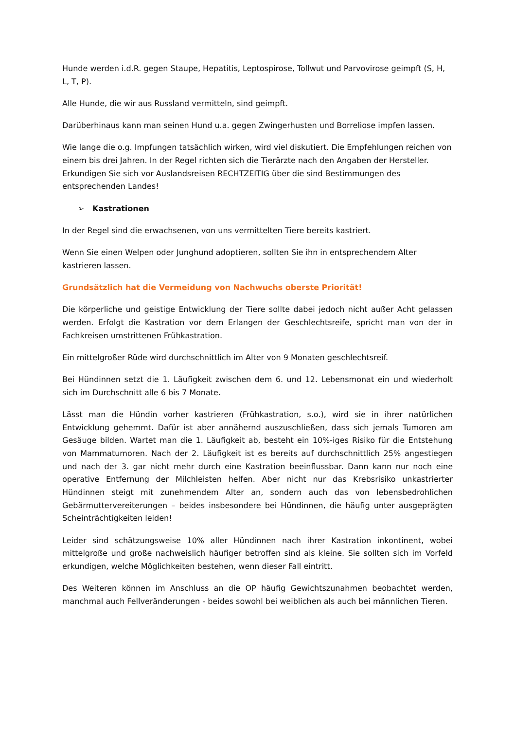Hunde werden i.d.R. gegen Staupe, Hepatitis, Leptospirose, Tollwut und Parvovirose geimpft (S, H, L, T, P).
Alle Hunde, die wir aus Russland vermitteln, sind geimpft.
Darüberhinaus kann man seinen Hund u.a. gegen Zwingerhusten und Borreliose impfen lassen.
Wie lange die o.g. Impfungen tatsächlich wirken, wird viel diskutiert. Die Empfehlungen reichen von einem bis drei Jahren. In der Regel richten sich die Tierärzte nach den Angaben der Hersteller. Erkundigen Sie sich vor Auslandsreisen RECHTZEITIG über die sind Bestimmungen des entsprechenden Landes!
➢ Kastrationen
In der Regel sind die erwachsenen, von uns vermittelten Tiere bereits kastriert.
Wenn Sie einen Welpen oder Junghund adoptieren, sollten Sie ihn in entsprechendem Alter kastrieren lassen.
Grundsätzlich hat die Vermeidung von Nachwuchs oberste Priorität!
Die körperliche und geistige Entwicklung der Tiere sollte dabei jedoch nicht außer Acht gelassen werden. Erfolgt die Kastration vor dem Erlangen der Geschlechtsreife, spricht man von der in Fachkreisen umstrittenen Frühkastration.
Ein mittelgroßer Rüde wird durchschnittlich im Alter von 9 Monaten geschlechtsreif.
Bei Hündinnen setzt die 1. Läufigkeit zwischen dem 6. und 12. Lebensmonat ein und wiederholt sich im Durchschnitt alle 6 bis 7 Monate.
Lässt man die Hündin vorher kastrieren (Frühkastration, s.o.), wird sie in ihrer natürlichen Entwicklung gehemmt. Dafür ist aber annähernd auszuschließen, dass sich jemals Tumoren am Gesäuge bilden. Wartet man die 1. Läufigkeit ab, besteht ein 10%-iges Risiko für die Entstehung von Mammatumoren. Nach der 2. Läufigkeit ist es bereits auf durchschnittlich 25% angestiegen und nach der 3. gar nicht mehr durch eine Kastration beeinflussbar. Dann kann nur noch eine operative Entfernung der Milchleisten helfen. Aber nicht nur das Krebsrisiko unkastrierter Hündinnen steigt mit zunehmendem Alter an, sondern auch das von lebensbedrohlichen Gebärmuttervereiterungen – beides insbesondere bei Hündinnen, die häufig unter ausgeprägten Scheinträchtigkeiten leiden!
Leider sind schätzungsweise 10% aller Hündinnen nach ihrer Kastration inkontinent, wobei mittelgroße und große nachweislich häufiger betroffen sind als kleine. Sie sollten sich im Vorfeld erkundigen, welche Möglichkeiten bestehen, wenn dieser Fall eintritt.
Des Weiteren können im Anschluss an die OP häufig Gewichtszunahmen beobachtet werden, manchmal auch Fellveränderungen - beides sowohl bei weiblichen als auch bei männlichen Tieren.